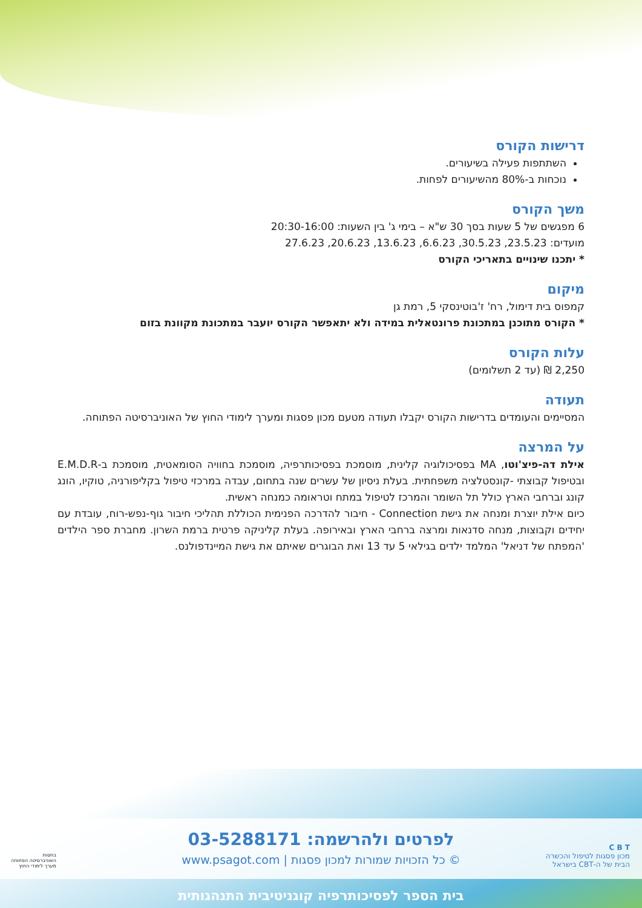דרישות הקורס
השתתפות פעילה בשיעורים.
נוכחות ב-80% מהשיעורים לפחות.
משך הקורס
6 מפגשים של 5 שעות בסך 30 ש"א – בימי ג' בין השעות: 20:30-16:00
מועדים: 23.5.23, 30.5.23, 6.6.23, 13.6.23, 20.6.23, 27.6.23
* יתכנו שינויים בתאריכי הקורס
מיקום
קמפוס בית דימול, רח' ז'בוטינסקי 5, רמת גן
* הקורס מתוכנן במתכונת פרונטאלית במידה ולא יתאפשר הקורס יועבר במתכונת מקוונת בזום
עלות הקורס
2,250 ₪ (עד 2 תשלומים)
תעודה
המסיימים והעומדים בדרישות הקורס יקבלו תעודה מטעם מכון פסגות ומערך לימודי החוץ של האוניברסיטה הפתוחה.
על המרצה
אילת דה-פיצ'וטו, MA בפסיכולוגיה קלינית, מוסמכת בפסיכותרפיה, מוסמכת בחוויה הסומאטית, מוסמכת ב-E.M.D.R ובטיפול קבוצתי -קונסטלציה משפחתית. בעלת ניסיון של עשרים שנה בתחום, עבדה במרכזי טיפול בקליפורניה, טוקיו, הונג קונג וברחבי הארץ כולל תל השומר והמרכז לטיפול במתח וטראומה כמנחה ראשית.
כיום אילת יוצרת ומנחה את גישת Connection - חיבור להדרכה הפנימית הכוללת תהליכי חיבור גוף-נפש-רוח, עובדת עם יחידים וקבוצות, מנחה סדנאות ומרצה ברחבי הארץ ובאירופה. בעלת קליניקה פרטית ברמת השרון. מחברת ספר הילדים 'המפתח של דניאל' המלמד ילדים בגילאי 5 עד 13 ואת הבוגרים שאיתם את גישת המיינדפולנס.
לפרטים ולהרשמה: 03-5288171
© כל הזכויות שמורות למכון פסגות | www.psagot.com
C B T
מכון פסגות לטיפול והכשרה
הבית של ה-CBT בישראל
בחסות
האוניברסיטה הפתוחה
מערך לימודי החוץ
בית הספר לפסיכותרפיה קוגניטיבית התנהגותית